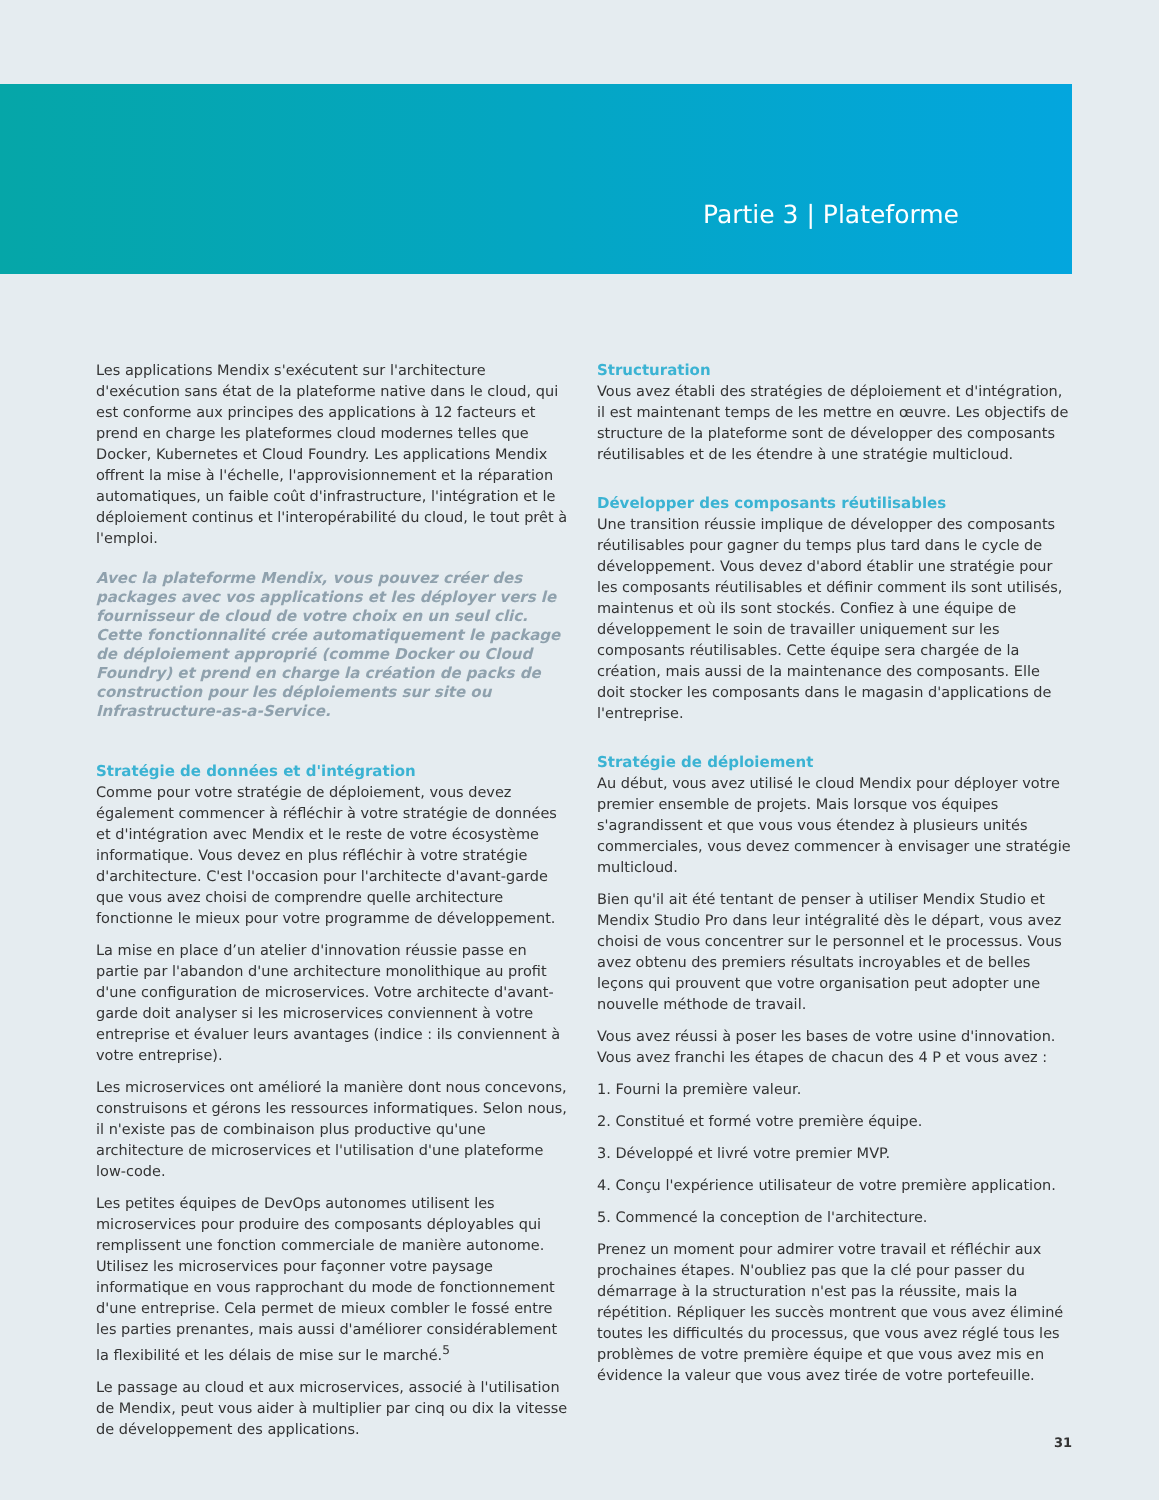Partie 3 | Plateforme
Les applications Mendix s'exécutent sur l'architecture d'exécution sans état de la plateforme native dans le cloud, qui est conforme aux principes des applications à 12 facteurs et prend en charge les plateformes cloud modernes telles que Docker, Kubernetes et Cloud Foundry. Les applications Mendix offrent la mise à l'échelle, l'approvisionnement et la réparation automatiques, un faible coût d'infrastructure, l'intégration et le déploiement continus et l'interopérabilité du cloud, le tout prêt à l'emploi.
Avec la plateforme Mendix, vous pouvez créer des packages avec vos applications et les déployer vers le fournisseur de cloud de votre choix en un seul clic. Cette fonctionnalité crée automatiquement le package de déploiement approprié (comme Docker ou Cloud Foundry) et prend en charge la création de packs de construction pour les déploiements sur site ou Infrastructure-as-a-Service.
Stratégie de données et d'intégration
Comme pour votre stratégie de déploiement, vous devez également commencer à réfléchir à votre stratégie de données et d'intégration avec Mendix et le reste de votre écosystème informatique. Vous devez en plus réfléchir à votre stratégie d'architecture. C'est l'occasion pour l'architecte d'avant-garde que vous avez choisi de comprendre quelle architecture fonctionne le mieux pour votre programme de développement.
La mise en place d’un atelier d'innovation réussie passe en partie par l'abandon d'une architecture monolithique au profit d'une configuration de microservices. Votre architecte d'avant-garde doit analyser si les microservices conviennent à votre entreprise et évaluer leurs avantages (indice : ils conviennent à votre entreprise).
Les microservices ont amélioré la manière dont nous concevons, construisons et gérons les ressources informatiques. Selon nous, il n'existe pas de combinaison plus productive qu'une architecture de microservices et l'utilisation d'une plateforme low-code.
Les petites équipes de DevOps autonomes utilisent les microservices pour produire des composants déployables qui remplissent une fonction commerciale de manière autonome. Utilisez les microservices pour façonner votre paysage informatique en vous rapprochant du mode de fonctionnement d'une entreprise. Cela permet de mieux combler le fossé entre les parties prenantes, mais aussi d'améliorer considérablement la flexibilité et les délais de mise sur le marché.<sup>5</sup>
Le passage au cloud et aux microservices, associé à l'utilisation de Mendix, peut vous aider à multiplier par cinq ou dix la vitesse de développement des applications.
Structuration
Vous avez établi des stratégies de déploiement et d'intégration, il est maintenant temps de les mettre en œuvre. Les objectifs de structure de la plateforme sont de développer des composants réutilisables et de les étendre à une stratégie multicloud.
Développer des composants réutilisables
Une transition réussie implique de développer des composants réutilisables pour gagner du temps plus tard dans le cycle de développement. Vous devez d'abord établir une stratégie pour les composants réutilisables et définir comment ils sont utilisés, maintenus et où ils sont stockés. Confiez à une équipe de développement le soin de travailler uniquement sur les composants réutilisables. Cette équipe sera chargée de la création, mais aussi de la maintenance des composants. Elle doit stocker les composants dans le magasin d'applications de l'entreprise.
Stratégie de déploiement
Au début, vous avez utilisé le cloud Mendix pour déployer votre premier ensemble de projets. Mais lorsque vos équipes s'agrandissent et que vous vous étendez à plusieurs unités commerciales, vous devez commencer à envisager une stratégie multicloud.
Bien qu'il ait été tentant de penser à utiliser Mendix Studio et Mendix Studio Pro dans leur intégralité dès le départ, vous avez choisi de vous concentrer sur le personnel et le processus. Vous avez obtenu des premiers résultats incroyables et de belles leçons qui prouvent que votre organisation peut adopter une nouvelle méthode de travail.
Vous avez réussi à poser les bases de votre usine d'innovation. Vous avez franchi les étapes de chacun des 4 P et vous avez :
1. Fourni la première valeur.
2. Constitué et formé votre première équipe.
3. Développé et livré votre premier MVP.
4. Conçu l'expérience utilisateur de votre première application.
5. Commencé la conception de l'architecture.
Prenez un moment pour admirer votre travail et réfléchir aux prochaines étapes. N'oubliez pas que la clé pour passer du démarrage à la structuration n'est pas la réussite, mais la répétition. Répliquer les succès montrent que vous avez éliminé toutes les difficultés du processus, que vous avez réglé tous les problèmes de votre première équipe et que vous avez mis en évidence la valeur que vous avez tirée de votre portefeuille.
31